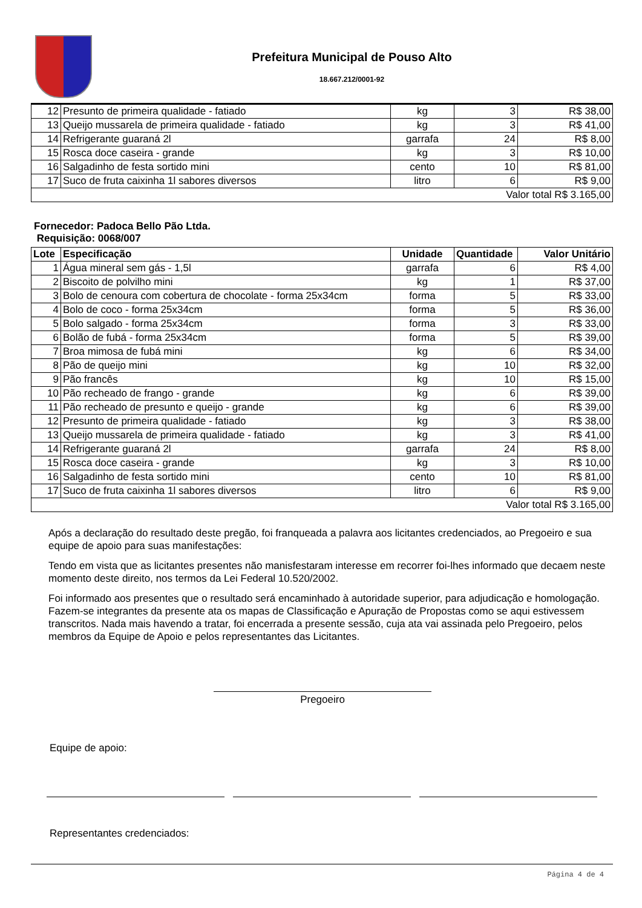Prefeitura Municipal de Pouso Alto
18.667.212/0001-92
| 12 | Presunto de primeira qualidade - fatiado | kg | 3 | R$ 38,00 |
| 13 | Queijo mussarela de primeira qualidade - fatiado | kg | 3 | R$ 41,00 |
| 14 | Refrigerante guaraná 2l | garrafa | 24 | R$ 8,00 |
| 15 | Rosca doce caseira - grande | kg | 3 | R$ 10,00 |
| 16 | Salgadinho de festa sortido mini | cento | 10 | R$ 81,00 |
| 17 | Suco de fruta caixinha 1l sabores diversos | litro | 6 | R$ 9,00 |
| Valor total R$ 3.165,00 | | | | |
Fornecedor: Padoca Bello Pão Ltda.
Requisição: 0068/007
| Lote | Especificação | Unidade | Quantidade | Valor Unitário |
| --- | --- | --- | --- | --- |
| 1 | Água mineral sem gás - 1,5l | garrafa | 6 | R$ 4,00 |
| 2 | Biscoito de polvilho mini | kg | 1 | R$ 37,00 |
| 3 | Bolo de cenoura com cobertura de chocolate - forma 25x34cm | forma | 5 | R$ 33,00 |
| 4 | Bolo de coco - forma 25x34cm | forma | 5 | R$ 36,00 |
| 5 | Bolo salgado - forma 25x34cm | forma | 3 | R$ 33,00 |
| 6 | Bolão de fubá - forma 25x34cm | forma | 5 | R$ 39,00 |
| 7 | Broa mimosa de fubá mini | kg | 6 | R$ 34,00 |
| 8 | Pão de queijo mini | kg | 10 | R$ 32,00 |
| 9 | Pão francês | kg | 10 | R$ 15,00 |
| 10 | Pão recheado de frango - grande | kg | 6 | R$ 39,00 |
| 11 | Pão recheado de presunto e queijo - grande | kg | 6 | R$ 39,00 |
| 12 | Presunto de primeira qualidade - fatiado | kg | 3 | R$ 38,00 |
| 13 | Queijo mussarela de primeira qualidade - fatiado | kg | 3 | R$ 41,00 |
| 14 | Refrigerante guaraná 2l | garrafa | 24 | R$ 8,00 |
| 15 | Rosca doce caseira - grande | kg | 3 | R$ 10,00 |
| 16 | Salgadinho de festa sortido mini | cento | 10 | R$ 81,00 |
| 17 | Suco de fruta caixinha 1l sabores diversos | litro | 6 | R$ 9,00 |
| Valor total R$ 3.165,00 | | | | |
Após a declaração do resultado deste pregão, foi franqueada a palavra aos licitantes credenciados, ao Pregoeiro e sua equipe de apoio para suas manifestações:
Tendo em vista que as licitantes presentes não manisfestaram interesse em recorrer foi-lhes informado que decaem neste momento deste direito, nos termos da Lei Federal 10.520/2002.
Foi informado aos presentes que o resultado será encaminhado à autoridade superior, para adjudicação e homologação. Fazem-se integrantes da presente ata os mapas de Classificação e Apuração de Propostas como se aqui estivessem transcritos. Nada mais havendo a tratar, foi encerrada a presente sessão, cuja ata vai assinada pelo Pregoeiro, pelos membros da Equipe de Apoio e pelos representantes das Licitantes.
Pregoeiro
Equipe de apoio:
Representantes credenciados:
Página 4 de 4